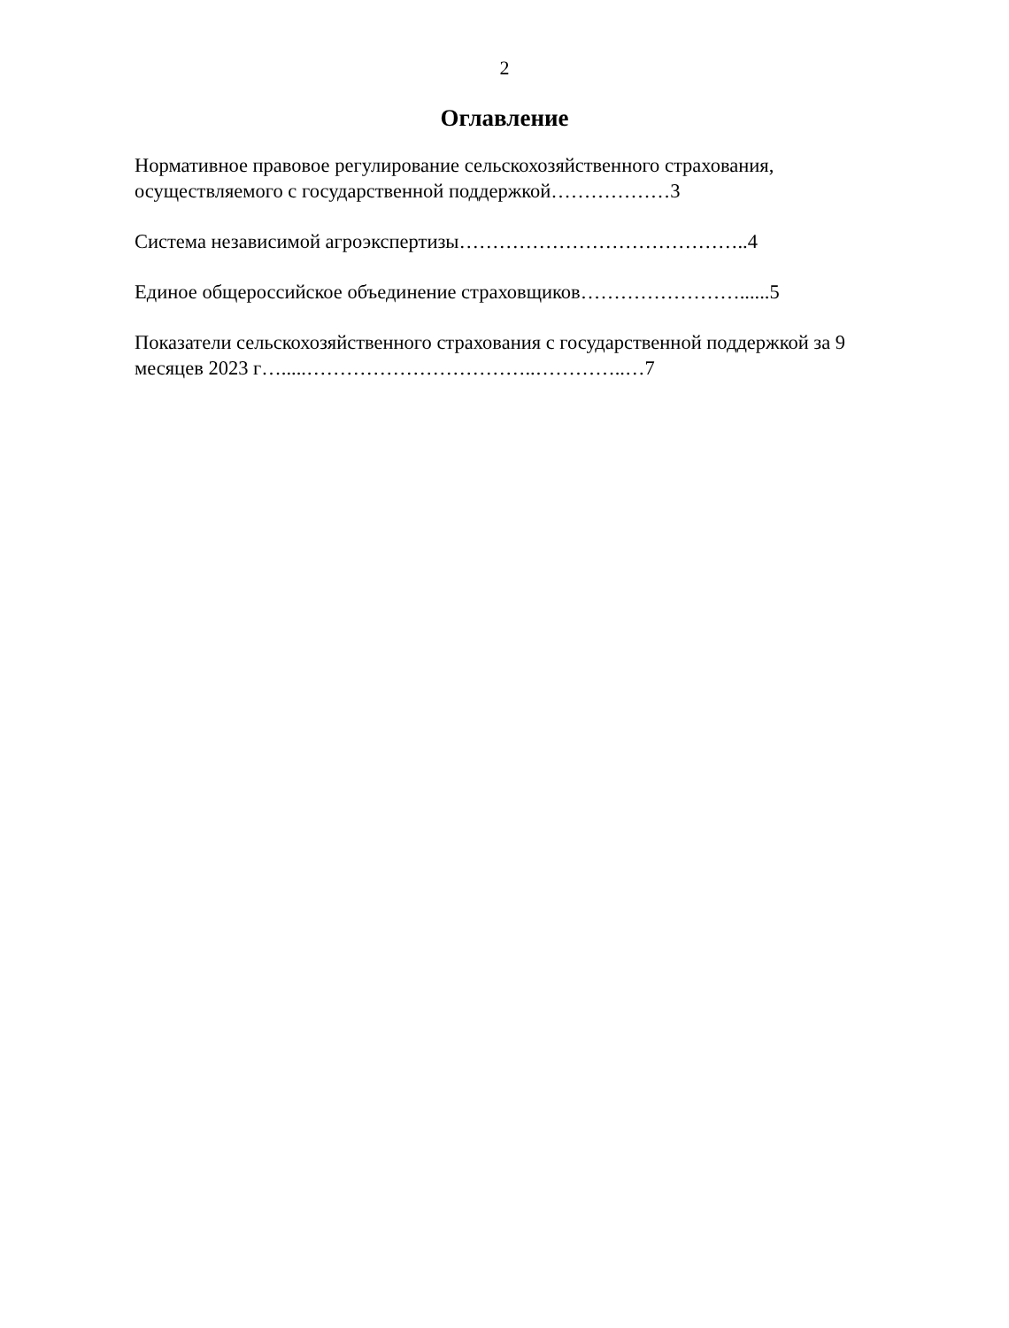2
Оглавление
Нормативное правовое регулирование сельскохозяйственного страхования, осуществляемого с государственной поддержкой………………3
Система независимой агроэкспертизы……………………………………..4
Единое общероссийское объединение страховщиков……………………......5
Показатели сельскохозяйственного страхования с государственной поддержкой за 9 месяцев 2023 г….....……………………………..…………..…7